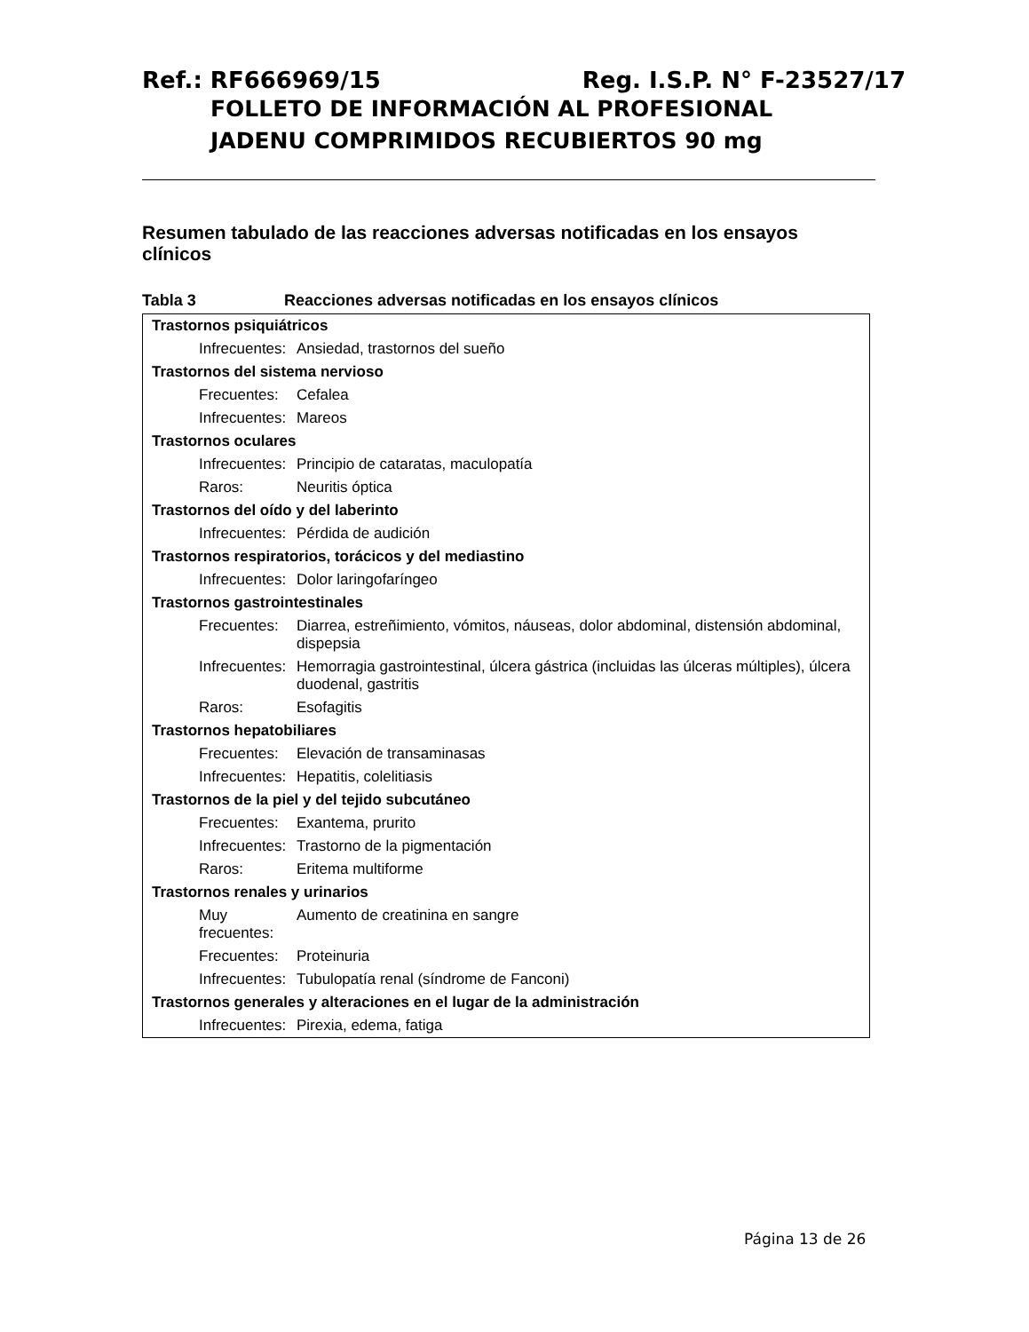Ref.: RF666969/15 Reg. I.S.P. N° F-23527/17
FOLLETO DE INFORMACIÓN AL PROFESIONAL
JADENU COMPRIMIDOS RECUBIERTOS 90 mg
Resumen tabulado de las reacciones adversas notificadas en los ensayos clínicos
Tabla 3 Reacciones adversas notificadas en los ensayos clínicos
| Trastornos psiquiátricos | |
| Infrecuentes: | Ansiedad, trastornos del sueño |
| Trastornos del sistema nervioso | |
| Frecuentes: | Cefalea |
| Infrecuentes: | Mareos |
| Trastornos oculares | |
| Infrecuentes: | Principio de cataratas, maculopatía |
| Raros: | Neuritis óptica |
| Trastornos del oído y del laberinto | |
| Infrecuentes: | Pérdida de audición |
| Trastornos respiratorios, torácicos y del mediastino | |
| Infrecuentes: | Dolor laringofaríngeo |
| Trastornos gastrointestinales | |
| Frecuentes: | Diarrea, estreñimiento, vómitos, náuseas, dolor abdominal, distensión abdominal, dispepsia |
| Infrecuentes: | Hemorragia gastrointestinal, úlcera gástrica (incluidas las úlceras múltiples), úlcera duodenal, gastritis |
| Raros: | Esofagitis |
| Trastornos hepatobiliares | |
| Frecuentes: | Elevación de transaminasas |
| Infrecuentes: | Hepatitis, colelitiasis |
| Trastornos de la piel y del tejido subcutáneo | |
| Frecuentes: | Exantema, prurito |
| Infrecuentes: | Trastorno de la pigmentación |
| Raros: | Eritema multiforme |
| Trastornos renales y urinarios | |
| Muy frecuentes: | Aumento de creatinina en sangre |
| Frecuentes: | Proteinuria |
| Infrecuentes: | Tubulopatía renal (síndrome de Fanconi) |
| Trastornos generales y alteraciones en el lugar de la administración | |
| Infrecuentes: | Pirexia, edema, fatiga |
Página 13 de 26